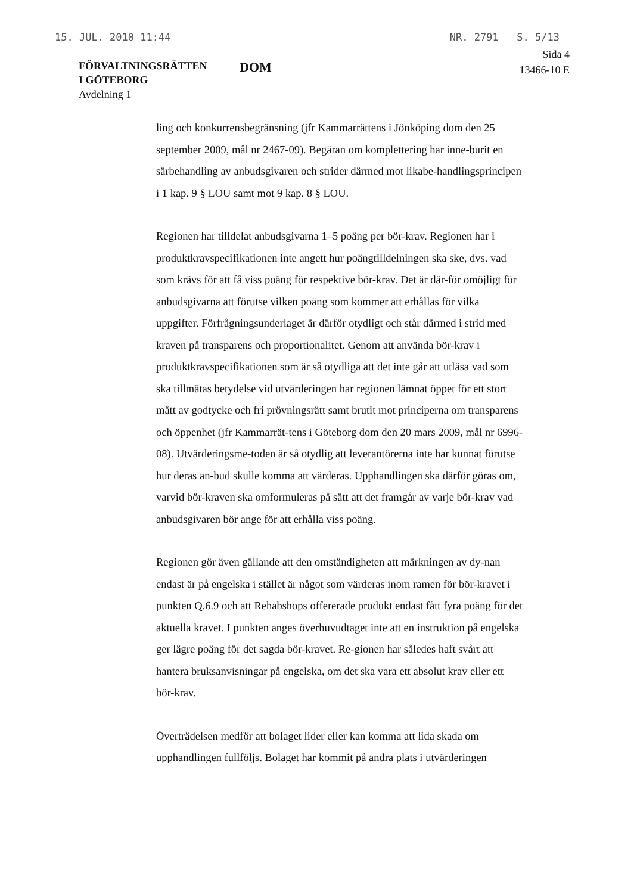15. JUL. 2010 11:44 NR. 2791 S. 5/13
FÖRVALTNINGSRÄTTEN
I GÖTEBORG
Avdelning 1
DOM
Sida 4
13466-10 E
ling och konkurrensbegränsning (jfr Kammarrättens i Jönköping dom den 25 september 2009, mål nr 2467-09). Begäran om komplettering har inne-burit en särbehandling av anbudsgivaren och strider därmed mot likabe-handlingsprincipen i 1 kap. 9 § LOU samt mot 9 kap. 8 § LOU.
Regionen har tilldelat anbudsgivarna 1–5 poäng per bör-krav. Regionen har i produktkravspecifikationen inte angett hur poängtilldelningen ska ske, dvs. vad som krävs för att få viss poäng för respektive bör-krav. Det är där-för omöjligt för anbudsgivarna att förutse vilken poäng som kommer att erhållas för vilka uppgifter. Förfrågningsunderlaget är därför otydligt och står därmed i strid med kraven på transparens och proportionalitet. Genom att använda bör-krav i produktkravspecifikationen som är så otydliga att det inte går att utläsa vad som ska tillmätas betydelse vid utvärderingen har regionen lämnat öppet för ett stort mått av godtycke och fri prövningsrätt samt brutit mot principerna om transparens och öppenhet (jfr Kammarrät-tens i Göteborg dom den 20 mars 2009, mål nr 6996-08). Utvärderingsme-toden är så otydlig att leverantörerna inte har kunnat förutse hur deras an-bud skulle komma att värderas. Upphandlingen ska därför göras om, varvid bör-kraven ska omformuleras på sätt att det framgår av varje bör-krav vad anbudsgivaren bör ange för att erhålla viss poäng.
Regionen gör även gällande att den omständigheten att märkningen av dy-nan endast är på engelska i stället är något som värderas inom ramen för bör-kravet i punkten Q.6.9 och att Rehabshops offererade produkt endast fått fyra poäng för det aktuella kravet. I punkten anges överhuvudtaget inte att en instruktion på engelska ger lägre poäng för det sagda bör-kravet. Re-gionen har således haft svårt att hantera bruksanvisningar på engelska, om det ska vara ett absolut krav eller ett bör-krav.
Överträdelsen medför att bolaget lider eller kan komma att lida skada om upphandlingen fullföljs. Bolaget har kommit på andra plats i utvärderingen